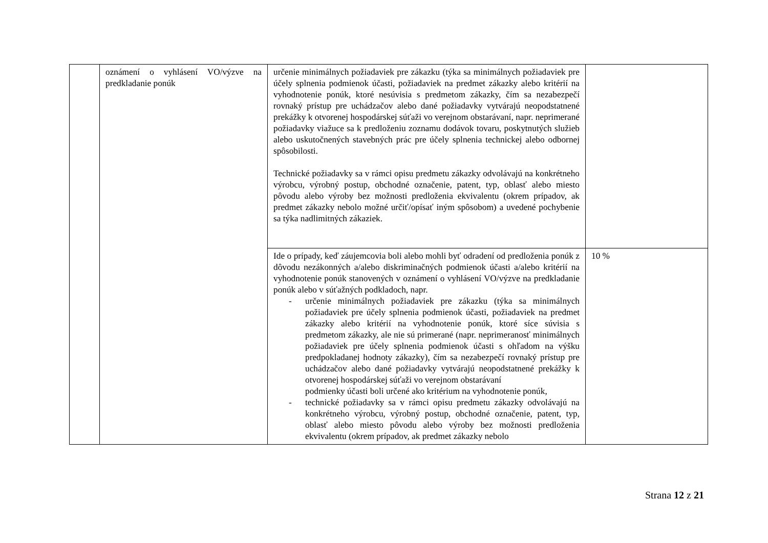| | oznámení o vyhlásení VO/výzve na predkladanie ponúk | určenie minimálnych požiadaviek pre zákazku (týka sa minimálnych požiadaviek pre účely splnenia podmienok účasti, požiadaviek na predmet zákazky alebo kritérií na vyhodnotenie ponúk, ktoré nesúvisia s predmetom zákazky, čím sa nezabezpečí rovnaký prístup pre uchádzačov alebo dané požiadavky vytvárajú neopodstatnené prekážky k otvorenej hospodárskej súťaži vo verejnom obstarávaní, napr. neprimerané požiadavky viažuce sa k predloženiu zoznamu dodávok tovaru, poskytnutých služieb alebo uskutočnených stavebných prác pre účely splnenia technickej alebo odbornej spôsobilosti. Technické požiadavky sa v rámci opisu predmetu zákazky odvolávajú na konkrétneho výrobcu, výrobný postup, obchodné označenie, patent, typ, oblasť alebo miesto pôvodu alebo výroby bez možnosti predloženia ekvivalentu (okrem prípadov, ak predmet zákazky nebolo možné určiť/opísať iným spôsobom) a uvedené pochybenie sa týka nadlimitných zákaziek. | |
| | | Ide o prípady, keď záujemcovia boli alebo mohli byť odradení od predloženia ponúk z dôvodu nezákonných a/alebo diskriminačných podmienok účasti a/alebo kritérií na vyhodnotenie ponúk stanovených v oznámení o vyhlásení VO/výzve na predkladanie ponúk alebo v súťažných podkladoch, napr. - určenie minimálnych požiadaviek pre zákazku (týka sa minimálnych požiadaviek pre účely splnenia podmienok účasti, požiadaviek na predmet zákazky alebo kritérií na vyhodnotenie ponúk, ktoré síce súvisia s predmetom zákazky, ale nie sú primerané (napr. neprimeranosť minimálnych požiadaviek pre účely splnenia podmienok účasti s ohľadom na výšku predpokladanej hodnoty zákazky), čím sa nezabezpečí rovnaký prístup pre uchádzačov alebo dané požiadavky vytvárajú neopodstatnené prekážky k otvorenej hospodárskej súťaži vo verejnom obstarávaní podmienky účasti boli určené ako kritérium na vyhodnotenie ponúk, - technické požiadavky sa v rámci opisu predmetu zákazky odvolávajú na konkrétneho výrobcu, výrobný postup, obchodné označenie, patent, typ, oblasť alebo miesto pôvodu alebo výroby bez možnosti predloženia ekvivalentu (okrem prípadov, ak predmet zákazky nebolo | 10 % |
Strana 12 z 21